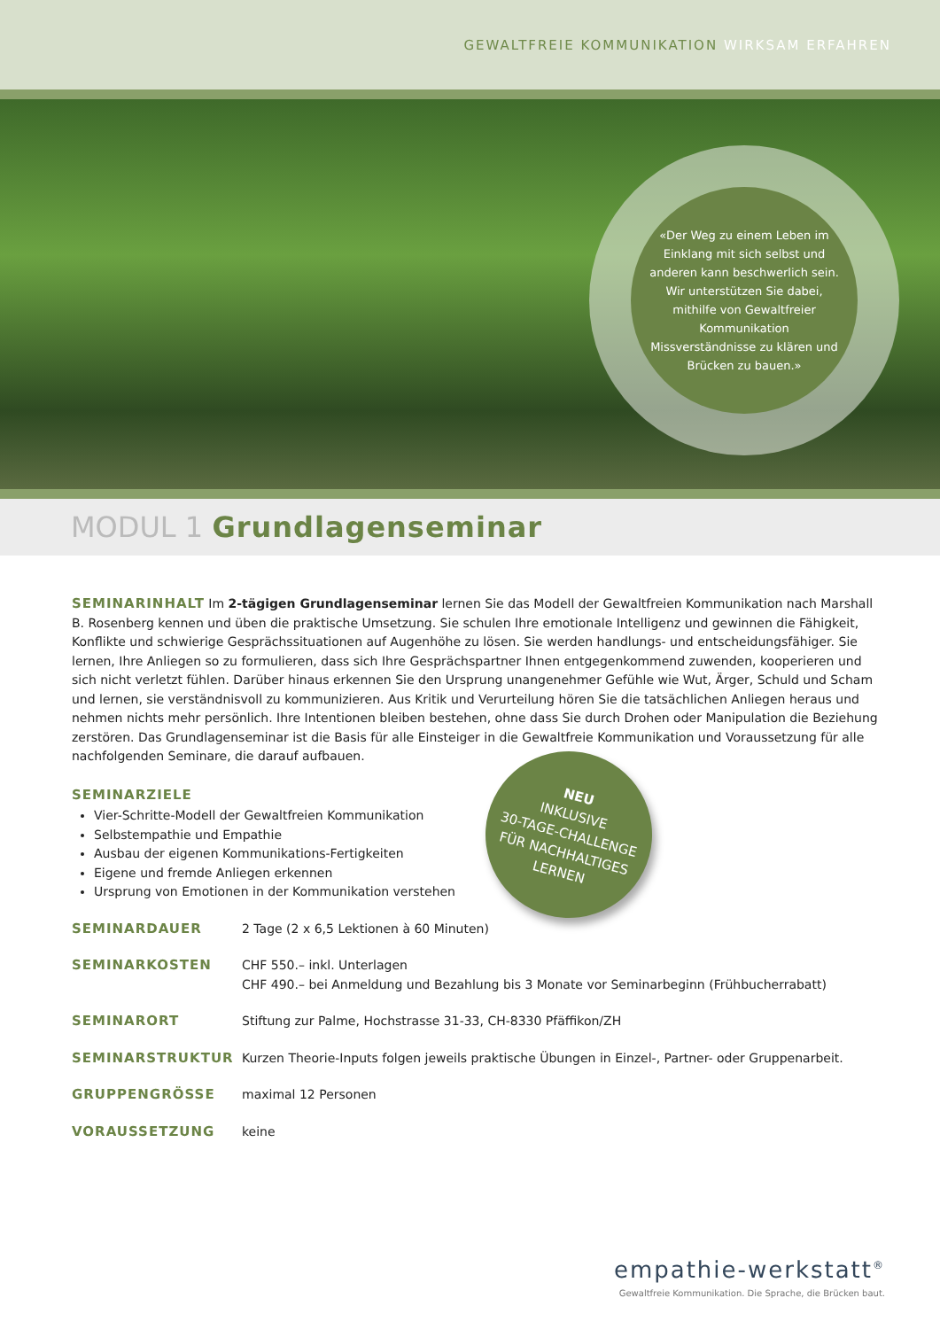GEWALTFREIE KOMMUNIKATION WIRKSAM ERFAHREN
«Der Weg zu einem Leben im Einklang mit sich selbst und anderen kann beschwerlich sein. Wir unterstützen Sie dabei, mithilfe von Gewaltfreier Kommunikation Missverständnisse zu klären und Brücken zu bauen.»
MODUL 1 Grundlagenseminar
SEMINARINHALT Im 2-tägigen Grundlagenseminar lernen Sie das Modell der Gewaltfreien Kommunikation nach Marshall B. Rosenberg kennen und üben die praktische Umsetzung. Sie schulen Ihre emotionale Intelligenz und gewinnen die Fähigkeit, Konflikte und schwierige Gesprächssituationen auf Augenhöhe zu lösen. Sie werden handlungs- und entscheidungsfähiger. Sie lernen, Ihre Anliegen so zu formulieren, dass sich Ihre Gesprächspartner Ihnen entgegenkommend zuwenden, kooperieren und sich nicht verletzt fühlen. Darüber hinaus erkennen Sie den Ursprung unangenehmer Gefühle wie Wut, Ärger, Schuld und Scham und lernen, sie verständnisvoll zu kommunizieren. Aus Kritik und Verurteilung hören Sie die tatsächlichen Anliegen heraus und nehmen nichts mehr persönlich. Ihre Intentionen bleiben bestehen, ohne dass Sie durch Drohen oder Manipulation die Beziehung zerstören. Das Grundlagenseminar ist die Basis für alle Einsteiger in die Gewaltfreie Kommunikation und Voraussetzung für alle nachfolgenden Seminare, die darauf aufbauen.
SEMINARZIELE
Vier-Schritte-Modell der Gewaltfreien Kommunikation
Selbstempathie und Empathie
Ausbau der eigenen Kommunikations-Fertigkeiten
Eigene und fremde Anliegen erkennen
Ursprung von Emotionen in der Kommunikation verstehen
SEMINARDAUER 2 Tage (2 x 6,5 Lektionen à 60 Minuten)
SEMINARKOSTEN CHF 550.– inkl. Unterlagen
CHF 490.– bei Anmeldung und Bezahlung bis 3 Monate vor Seminarbeginn (Frühbucherrabatt)
SEMINARORT Stiftung zur Palme, Hochstrasse 31-33, CH-8330 Pfäffikon/ZH
SEMINARSTRUKTUR Kurzen Theorie-Inputs folgen jeweils praktische Übungen in Einzel-, Partner- oder Gruppenarbeit.
GRUPPENGRÖSSE maximal 12 Personen
VORAUSSETZUNG keine
NEU
INKLUSIVE
30-TAGE-CHALLENGE
FÜR NACHHALTIGES
LERNEN
empathie-werkstatt<sup>®</sup>
Gewaltfreie Kommunikation. Die Sprache, die Brücken baut.